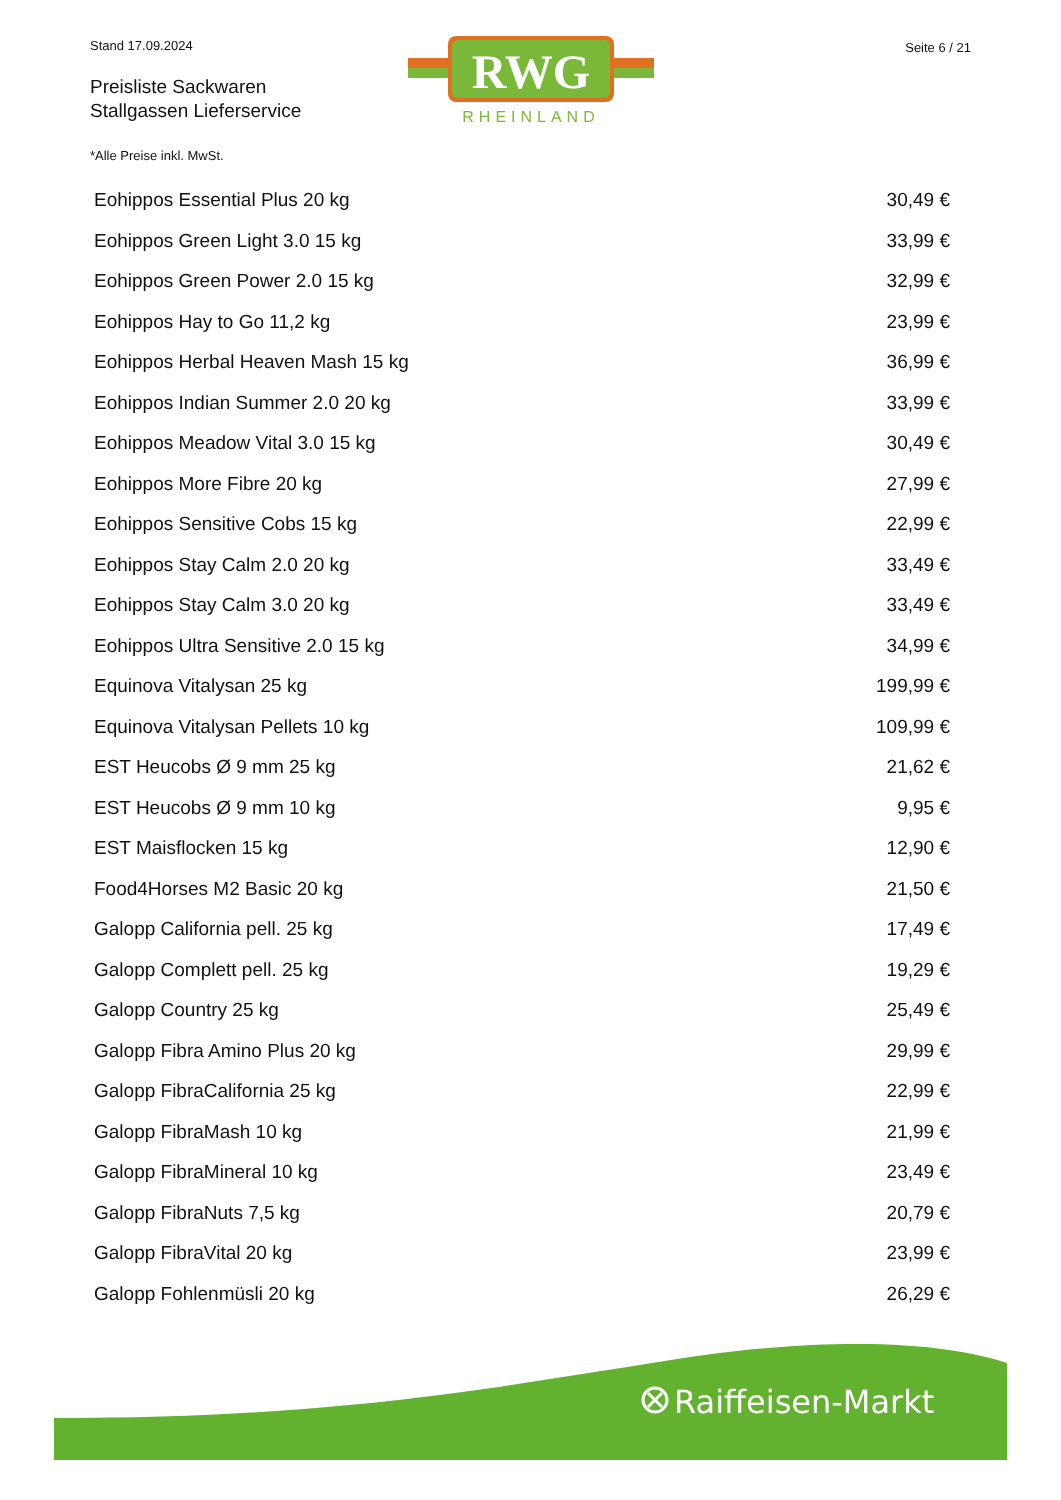Stand 17.09.2024
Preisliste Sackwaren
Stallgassen Lieferservice
Seite 6 / 21
RWG
RHEINLAND
*Alle Preise inkl. MwSt.
| Eohippos Essential Plus 20 kg | 30,49 € |
| Eohippos Green Light 3.0 15 kg | 33,99 € |
| Eohippos Green Power 2.0 15 kg | 32,99 € |
| Eohippos Hay to Go 11,2 kg | 23,99 € |
| Eohippos Herbal Heaven Mash 15 kg | 36,99 € |
| Eohippos Indian Summer 2.0 20 kg | 33,99 € |
| Eohippos Meadow Vital 3.0 15 kg | 30,49 € |
| Eohippos More Fibre 20 kg | 27,99 € |
| Eohippos Sensitive Cobs 15 kg | 22,99 € |
| Eohippos Stay Calm 2.0 20 kg | 33,49 € |
| Eohippos Stay Calm 3.0 20 kg | 33,49 € |
| Eohippos Ultra Sensitive 2.0 15 kg | 34,99 € |
| Equinova Vitalysan 25 kg | 199,99 € |
| Equinova Vitalysan Pellets 10 kg | 109,99 € |
| EST Heucobs Ø 9 mm 25 kg | 21,62 € |
| EST Heucobs Ø 9 mm 10 kg | 9,95 € |
| EST Maisflocken 15 kg | 12,90 € |
| Food4Horses M2 Basic 20 kg | 21,50 € |
| Galopp California pell. 25 kg | 17,49 € |
| Galopp Complett pell. 25 kg | 19,29 € |
| Galopp Country 25 kg | 25,49 € |
| Galopp Fibra Amino Plus 20 kg | 29,99 € |
| Galopp FibraCalifornia 25 kg | 22,99 € |
| Galopp FibraMash 10 kg | 21,99 € |
| Galopp FibraMineral 10 kg | 23,49 € |
| Galopp FibraNuts 7,5 kg | 20,79 € |
| Galopp FibraVital 20 kg | 23,99 € |
| Galopp Fohlenmüsli 20 kg | 26,29 € |
Raiffeisen-Markt